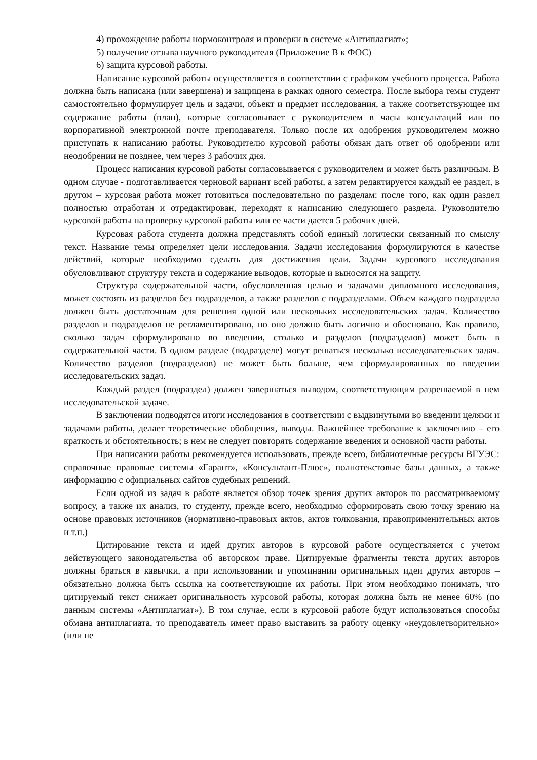4) прохождение работы нормоконтроля и проверки в системе «Антиплагиат»;
5) получение отзыва научного руководителя (Приложение В к ФОС)
6) защита курсовой работы.
Написание курсовой работы осуществляется в соответствии с графиком учебного процесса. Работа должна быть написана (или завершена) и защищена в рамках одного семестра. После выбора темы студент самостоятельно формулирует цель и задачи, объект и предмет исследования, а также соответствующее им содержание работы (план), которые согласовывает с руководителем в часы консультаций или по корпоративной электронной почте преподавателя. Только после их одобрения руководителем можно приступать к написанию работы. Руководителю курсовой работы обязан дать ответ об одобрении или неодобрении не позднее, чем через 3 рабочих дня.
Процесс написания курсовой работы согласовывается с руководителем и может быть различным. В одном случае - подготавливается черновой вариант всей работы, а затем редактируется каждый ее раздел, в другом – курсовая работа может готовиться последовательно по разделам: после того, как один раздел полностью отработан и отредактирован, переходят к написанию следующего раздела. Руководителю курсовой работы на проверку курсовой работы или ее части дается 5 рабочих дней.
Курсовая работа студента должна представлять собой единый логически связанный по смыслу текст. Название темы определяет цели исследования. Задачи исследования формулируются в качестве действий, которые необходимо сделать для достижения цели. Задачи курсового исследования обусловливают структуру текста и содержание выводов, которые и выносятся на защиту.
Структура содержательной части, обусловленная целью и задачами дипломного исследования, может состоять из разделов без подразделов, а также разделов с подразделами. Объем каждого подраздела должен быть достаточным для решения одной или нескольких исследовательских задач. Количество разделов и подразделов не регламентировано, но оно должно быть логично и обосновано. Как правило, сколько задач сформулировано во введении, столько и разделов (подразделов) может быть в содержательной части. В одном разделе (подразделе) могут решаться несколько исследовательских задач. Количество разделов (подразделов) не может быть больше, чем сформулированных во введении исследовательских задач.
Каждый раздел (подраздел) должен завершаться выводом, соответствующим разрешаемой в нем исследовательской задаче.
В заключении подводятся итоги исследования в соответствии с выдвинутыми во введении целями и задачами работы, делает теоретические обобщения, выводы. Важнейшее требование к заключению – его краткость и обстоятельность; в нем не следует повторять содержание введения и основной части работы.
При написании работы рекомендуется использовать, прежде всего, библиотечные ресурсы ВГУЭС: справочные правовые системы «Гарант», «Консультант-Плюс», полнотекстовые базы данных, а также информацию с официальных сайтов судебных решений.
Если одной из задач в работе является обзор точек зрения других авторов по рассматриваемому вопросу, а также их анализ, то студенту, прежде всего, необходимо сформировать свою точку зрению на основе правовых источников (нормативно-правовых актов, актов толкования, правоприменительных актов и т.п.)
Цитирование текста и идей других авторов в курсовой работе осуществляется с учетом действующего законодательства об авторском праве. Цитируемые фрагменты текста других авторов должны браться в кавычки, а при использовании и упоминании оригинальных идеи других авторов – обязательно должна быть ссылка на соответствующие их работы. При этом необходимо понимать, что цитируемый текст снижает оригинальность курсовой работы, которая должна быть не менее 60% (по данным системы «Антиплагиат»). В том случае, если в курсовой работе будут использоваться способы обмана антиплагиата, то преподаватель имеет право выставить за работу оценку «неудовлетворительно» (или не